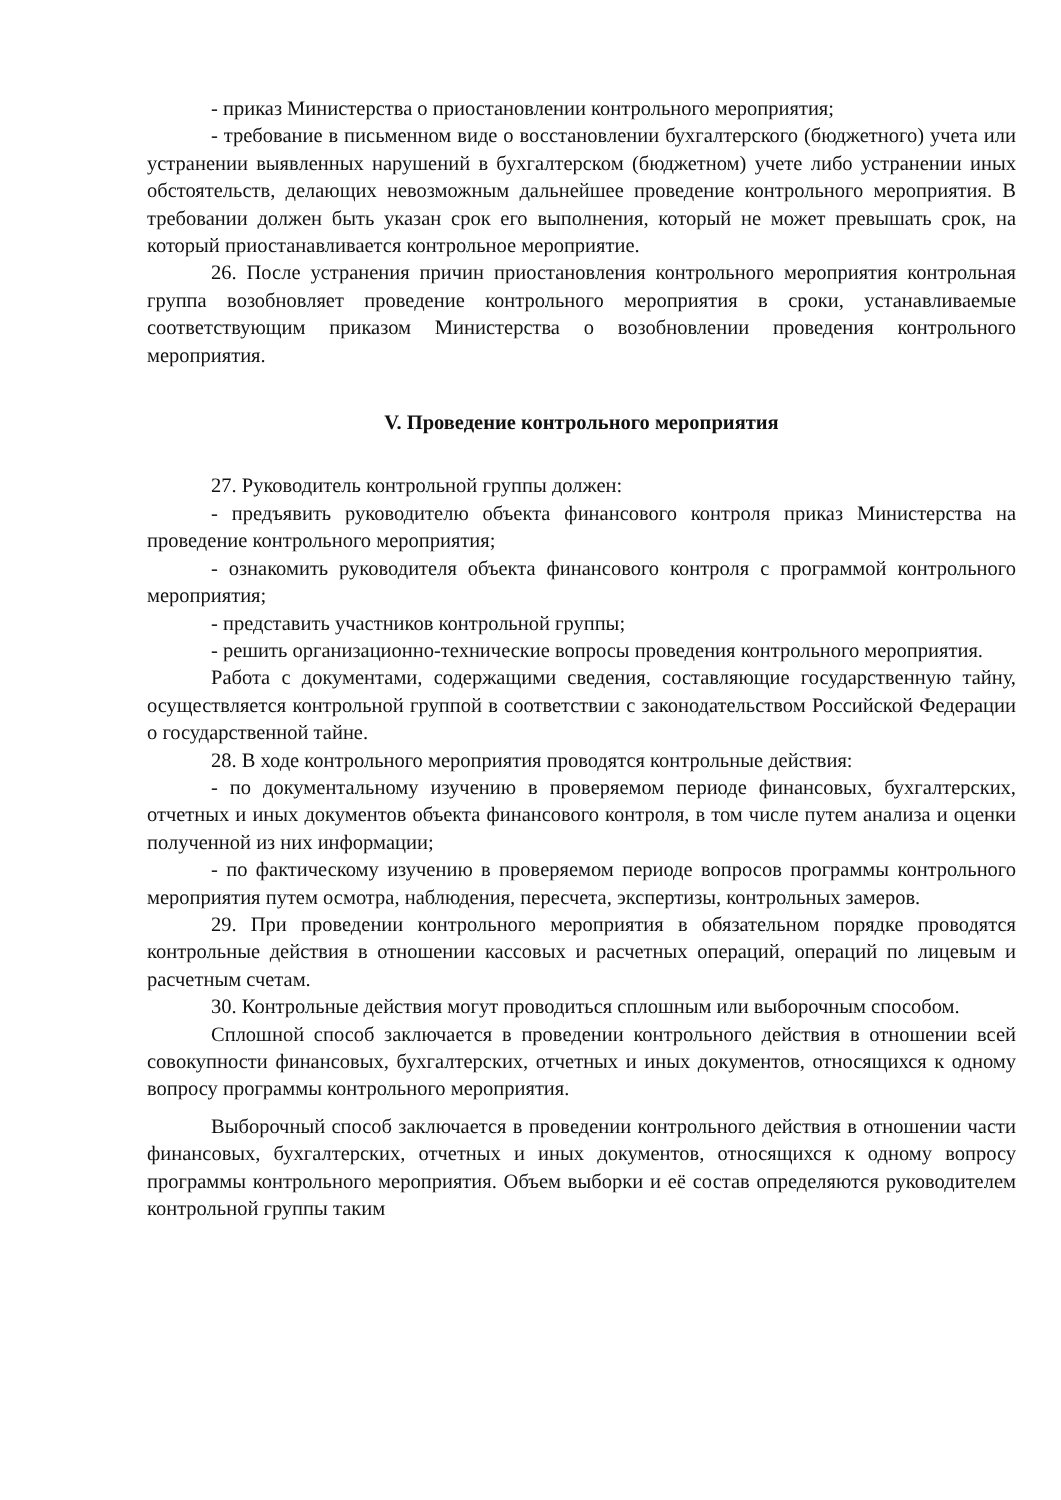- приказ Министерства о приостановлении контрольного мероприятия;
- требование в письменном виде о восстановлении бухгалтерского (бюджетного) учета или устранении выявленных нарушений в бухгалтерском (бюджетном) учете либо устранении иных обстоятельств, делающих невозможным дальнейшее проведение контрольного мероприятия. В требовании должен быть указан срок его выполнения, который не может превышать срок, на который приостанавливается контрольное мероприятие.
26. После устранения причин приостановления контрольного мероприятия контрольная группа возобновляет проведение контрольного мероприятия в сроки, устанавливаемые соответствующим приказом Министерства о возобновлении проведения контрольного мероприятия.
V. Проведение контрольного мероприятия
27. Руководитель контрольной группы должен:
- предъявить руководителю объекта финансового контроля приказ Министерства на проведение контрольного мероприятия;
- ознакомить руководителя объекта финансового контроля с программой контрольного мероприятия;
- представить участников контрольной группы;
- решить организационно-технические вопросы проведения контрольного мероприятия.
Работа с документами, содержащими сведения, составляющие государственную тайну, осуществляется контрольной группой в соответствии с законодательством Российской Федерации о государственной тайне.
28. В ходе контрольного мероприятия проводятся контрольные действия:
- по документальному изучению в проверяемом периоде финансовых, бухгалтерских, отчетных и иных документов объекта финансового контроля, в том числе путем анализа и оценки полученной из них информации;
- по фактическому изучению в проверяемом периоде вопросов программы контрольного мероприятия путем осмотра, наблюдения, пересчета, экспертизы, контрольных замеров.
29. При проведении контрольного мероприятия в обязательном порядке проводятся контрольные действия в отношении кассовых и расчетных операций, операций по лицевым и расчетным счетам.
30. Контрольные действия могут проводиться сплошным или выборочным способом.
Сплошной способ заключается в проведении контрольного действия в отношении всей совокупности финансовых, бухгалтерских, отчетных и иных документов, относящихся к одному вопросу программы контрольного мероприятия.
Выборочный способ заключается в проведении контрольного действия в отношении части финансовых, бухгалтерских, отчетных и иных документов, относящихся к одному вопросу программы контрольного мероприятия. Объем выборки и её состав определяются руководителем контрольной группы таким